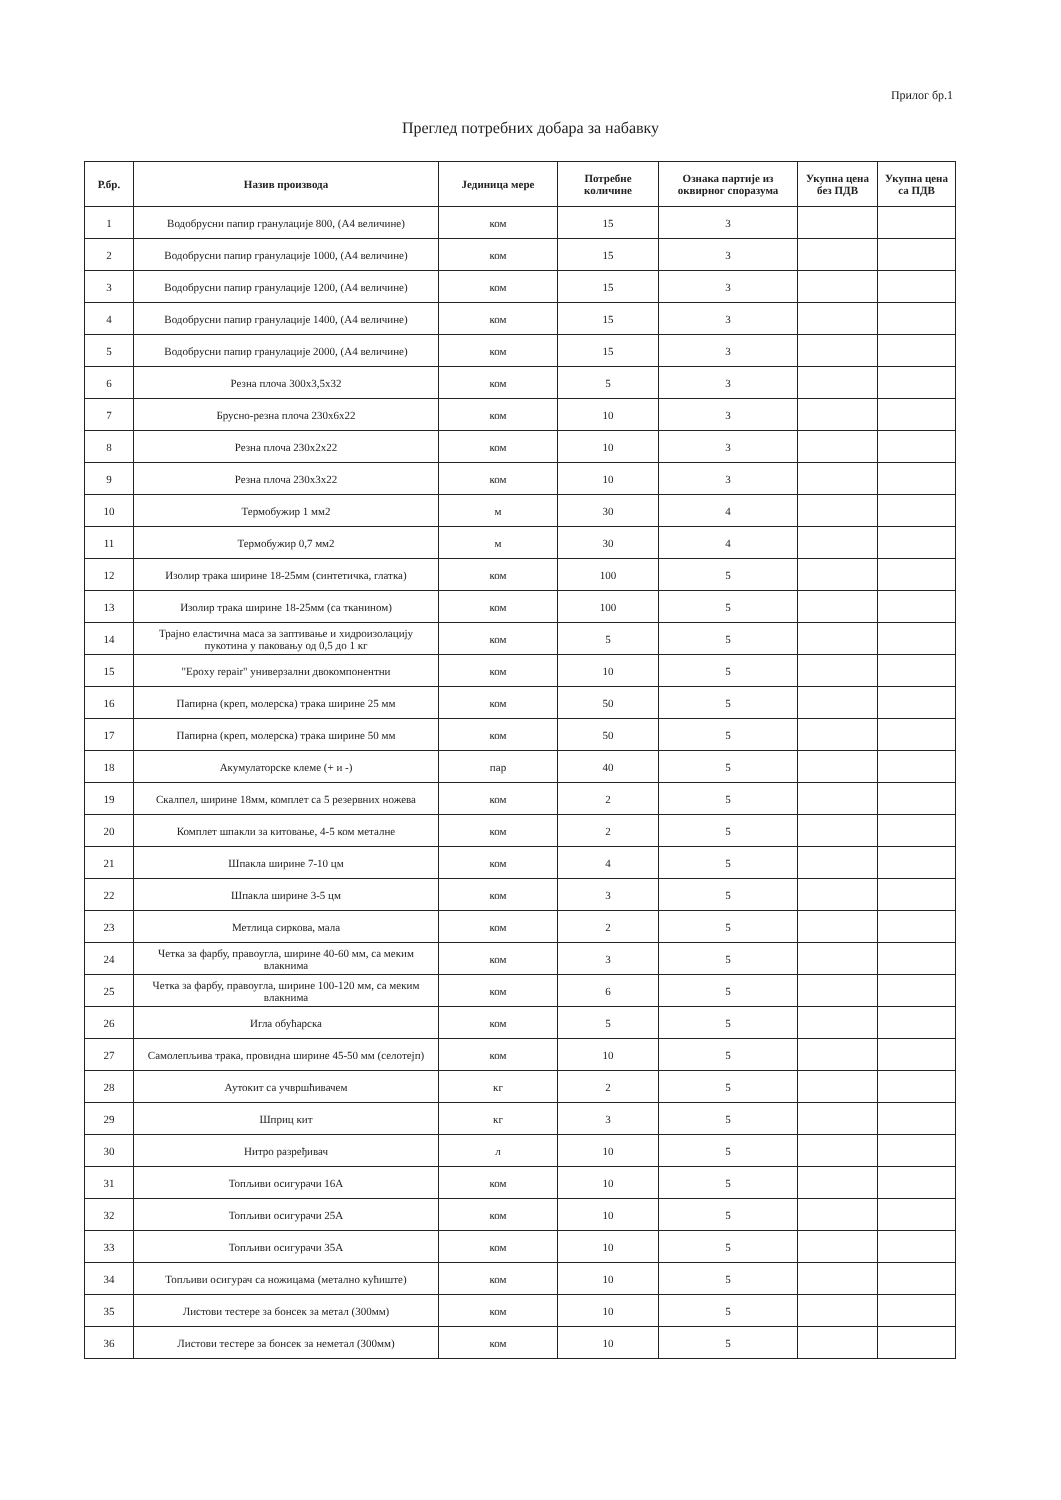Прилог бр.1
Преглед потребних добара за набавку
| Р.бр. | Назив производа | Јединица мере | Потребне количине | Ознака партије из оквирног споразума | Укупна цена без ПДВ | Укупна цена са ПДВ |
| --- | --- | --- | --- | --- | --- | --- |
| 1 | Водобрусни папир гранулације 800, (А4 величине) | ком | 15 | 3 | | |
| 2 | Водобрусни папир гранулације 1000, (А4 величине) | ком | 15 | 3 | | |
| 3 | Водобрусни папир гранулације 1200, (А4 величине) | ком | 15 | 3 | | |
| 4 | Водобрусни папир гранулације 1400, (А4 величине) | ком | 15 | 3 | | |
| 5 | Водобрусни папир гранулације 2000, (А4 величине) | ком | 15 | 3 | | |
| 6 | Резна плоча 300x3,5x32 | ком | 5 | 3 | | |
| 7 | Брусно-резна плоча 230x6x22 | ком | 10 | 3 | | |
| 8 | Резна плоча 230x2x22 | ком | 10 | 3 | | |
| 9 | Резна плоча 230x3x22 | ком | 10 | 3 | | |
| 10 | Термобужир 1 мм2 | м | 30 | 4 | | |
| 11 | Термобужир 0,7 мм2 | м | 30 | 4 | | |
| 12 | Изолир трака ширине 18-25мм (синтетичка, глатка) | ком | 100 | 5 | | |
| 13 | Изолир трака ширине 18-25мм (са тканином) | ком | 100 | 5 | | |
| 14 | Трајно еластична маса за заптивање и хидроизолацију пукотина у паковању од 0,5 до 1 кг | ком | 5 | 5 | | |
| 15 | "Epoxy repair" универзални двокомпонентни | ком | 10 | 5 | | |
| 16 | Папирна (креп, молерска) трака ширине 25 мм | ком | 50 | 5 | | |
| 17 | Папирна (креп, молерска) трака ширине 50 мм | ком | 50 | 5 | | |
| 18 | Акумулаторске клеме (+ и -) | пар | 40 | 5 | | |
| 19 | Скалпел, ширине 18мм, комплет са 5 резервних ножева | ком | 2 | 5 | | |
| 20 | Комплет шпакли за китовање, 4-5 ком металне | ком | 2 | 5 | | |
| 21 | Шпакла ширине 7-10 цм | ком | 4 | 5 | | |
| 22 | Шпакла ширине 3-5 цм | ком | 3 | 5 | | |
| 23 | Метлица сиркова, мала | ком | 2 | 5 | | |
| 24 | Четка за фарбу, правоугла, ширине 40-60 мм, са меким влакнима | ком | 3 | 5 | | |
| 25 | Четка за фарбу, правоугла, ширине 100-120 мм, са меким влакнима | ком | 6 | 5 | | |
| 26 | Игла обућарска | ком | 5 | 5 | | |
| 27 | Самолепљива трака, провидна ширине 45-50 мм (селотејп) | ком | 10 | 5 | | |
| 28 | Аутокит са учвршћивачем | кг | 2 | 5 | | |
| 29 | Шприц кит | кг | 3 | 5 | | |
| 30 | Нитро разређивач | л | 10 | 5 | | |
| 31 | Топљиви осигурачи 16А | ком | 10 | 5 | | |
| 32 | Топљиви осигурачи 25А | ком | 10 | 5 | | |
| 33 | Топљиви осигурачи 35А | ком | 10 | 5 | | |
| 34 | Топљиви осигурач са ножицама (метално кућиште) | ком | 10 | 5 | | |
| 35 | Листови тестере за бонсек за метал (300мм) | ком | 10 | 5 | | |
| 36 | Листови тестере за бонсек за неметал (300мм) | ком | 10 | 5 | | |